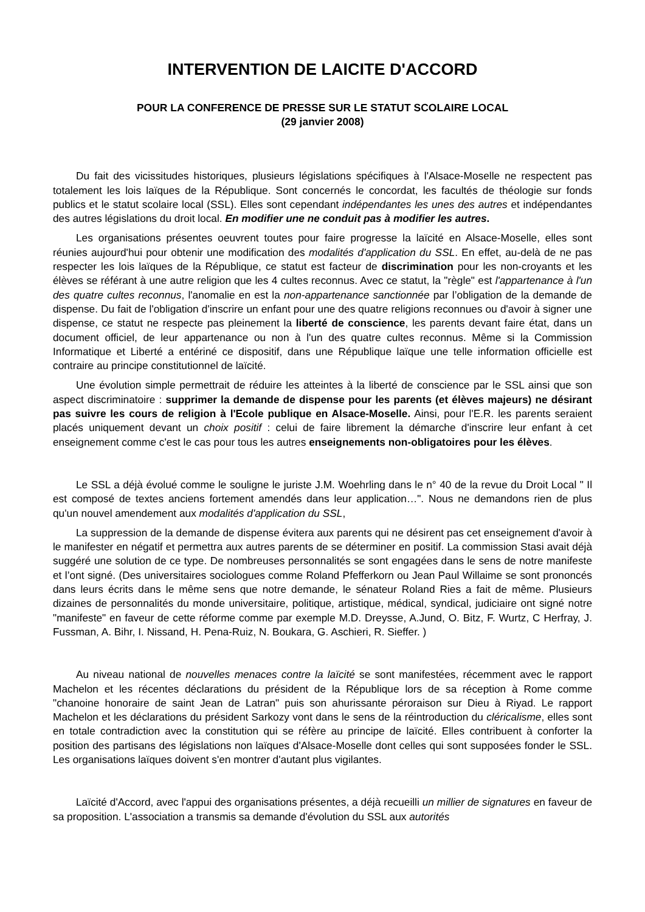INTERVENTION DE LAICITE D'ACCORD
POUR LA CONFERENCE DE PRESSE SUR LE STATUT SCOLAIRE LOCAL
(29 janvier 2008)
Du fait des vicissitudes historiques, plusieurs législations spécifiques à l'Alsace-Moselle ne respectent pas totalement les lois laïques de la République. Sont concernés le concordat, les facultés de théologie sur fonds publics et le statut scolaire local (SSL). Elles sont cependant indépendantes les unes des autres et indépendantes des autres législations du droit local. En modifier une ne conduit pas à modifier les autres.
Les organisations présentes oeuvrent toutes pour faire progresse la laïcité en Alsace-Moselle, elles sont réunies aujourd'hui pour obtenir une modification des modalités d'application du SSL. En effet, au-delà de ne pas respecter les lois laïques de la République, ce statut est facteur de discrimination pour les non-croyants et les élèves se référant à une autre religion que les 4 cultes reconnus. Avec ce statut, la "règle" est l'appartenance à l'un des quatre cultes reconnus, l'anomalie en est la non-appartenance sanctionnée par l’obligation de la demande de dispense. Du fait de l'obligation d'inscrire un enfant pour une des quatre religions reconnues ou d'avoir à signer une dispense, ce statut ne respecte pas pleinement la liberté de conscience, les parents devant faire état, dans un document officiel, de leur appartenance ou non à l'un des quatre cultes reconnus. Même si la Commission Informatique et Liberté a entériné ce dispositif, dans une République laïque une telle information officielle est contraire au principe constitutionnel de laïcité.
Une évolution simple permettrait de réduire les atteintes à la liberté de conscience par le SSL ainsi que son aspect discriminatoire : supprimer la demande de dispense pour les parents (et élèves majeurs) ne désirant pas suivre les cours de religion à l'Ecole publique en Alsace-Moselle. Ainsi, pour l'E.R. les parents seraient placés uniquement devant un choix positif : celui de faire librement la démarche d'inscrire leur enfant à cet enseignement comme c'est le cas pour tous les autres enseignements non-obligatoires pour les élèves.
Le SSL a déjà évolué comme le souligne le juriste J.M. Woehrling dans le n° 40 de la revue du Droit Local " Il est composé de textes anciens fortement amendés dans leur application…". Nous ne demandons rien de plus qu'un nouvel amendement aux modalités d'application du SSL,
La suppression de la demande de dispense évitera aux parents qui ne désirent pas cet enseignement d'avoir à le manifester en négatif et permettra aux autres parents de se déterminer en positif. La commission Stasi avait déjà suggéré une solution de ce type. De nombreuses personnalités se sont engagées dans le sens de notre manifeste et l’ont signé. (Des universitaires sociologues comme Roland Pfefferkorn ou Jean Paul Willaime se sont prononcés dans leurs écrits dans le même sens que notre demande, le sénateur Roland Ries a fait de même. Plusieurs dizaines de personnalités du monde universitaire, politique, artistique, médical, syndical, judiciaire ont signé notre "manifeste" en faveur de cette réforme comme par exemple M.D. Dreysse, A.Jund, O. Bitz, F. Wurtz, C Herfray, J. Fussman, A. Bihr, I. Nissand, H. Pena-Ruiz, N. Boukara, G. Aschieri, R. Sieffer. )
Au niveau national de nouvelles menaces contre la laïcité se sont manifestées, récemment avec le rapport Machelon et les récentes déclarations du président de la République lors de sa réception à Rome comme "chanoine honoraire de saint Jean de Latran" puis son ahurissante péroraison sur Dieu à Riyad. Le rapport Machelon et les déclarations du président Sarkozy vont dans le sens de la réintroduction du cléricalisme, elles sont en totale contradiction avec la constitution qui se réfère au principe de laïcité. Elles contribuent à conforter la position des partisans des législations non laïques d'Alsace-Moselle dont celles qui sont supposées fonder le SSL. Les organisations laïques doivent s'en montrer d'autant plus vigilantes.
Laïcité d'Accord, avec l'appui des organisations présentes, a déjà recueilli un millier de signatures en faveur de sa proposition. L'association a transmis sa demande d'évolution du SSL aux autorités